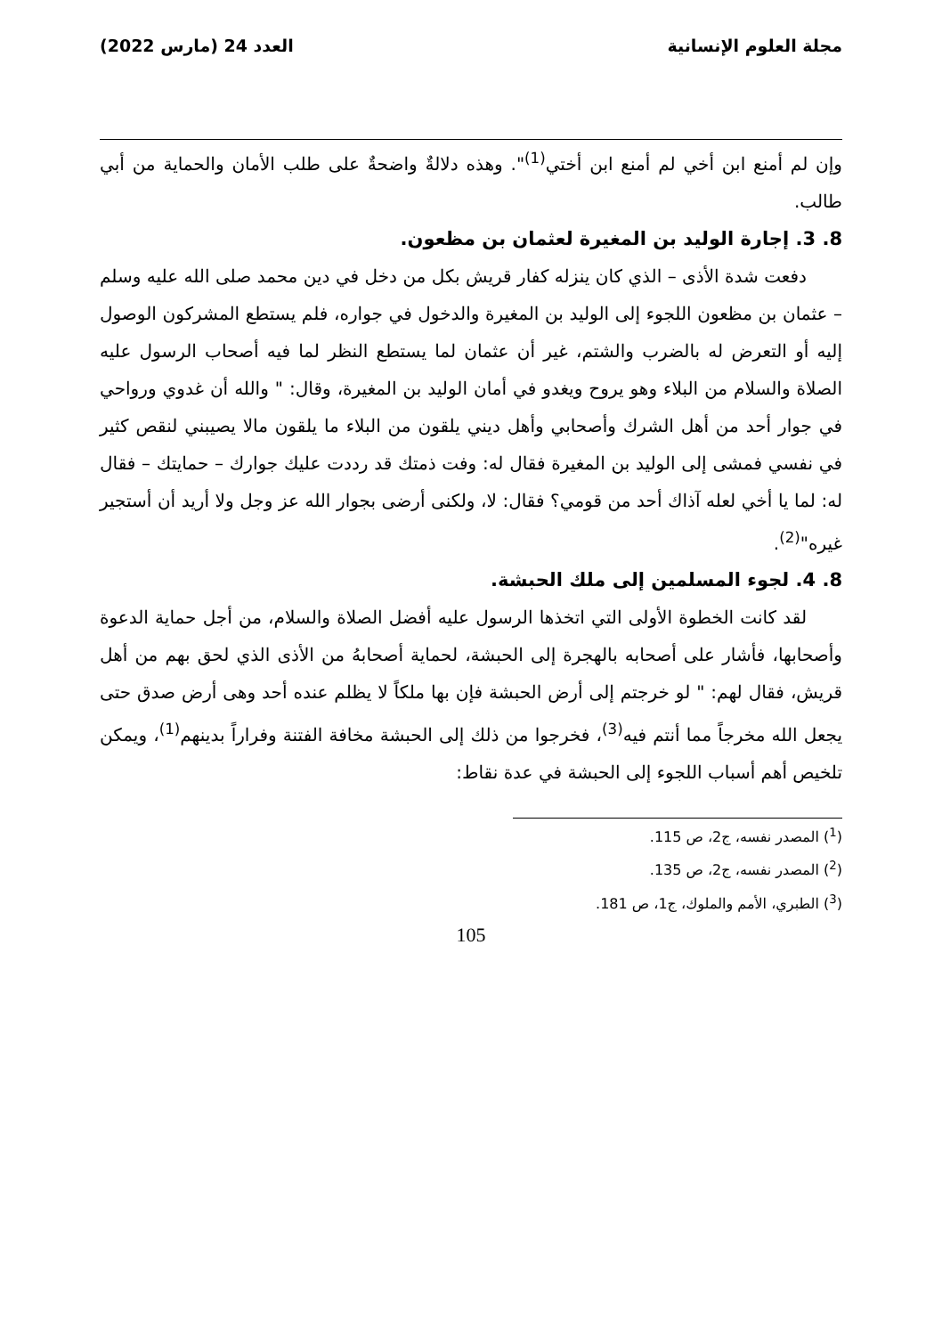مجلة العلوم الإنسانية العدد 24 (مارس 2022)
وإن لم أمنع ابن أخي لم أمنع ابن أختي<sup>(1)</sup>". وهذه دلالةٌ واضحةٌ على طلب الأمان والحماية من أبي طالب.
8. 3. إجارة الوليد بن المغيرة لعثمان بن مظعون.
دفعت شدة الأذى – الذي كان ينزله كفار قريش بكل من دخل في دين محمد صلى الله عليه وسلم – عثمان بن مظعون اللجوء إلى الوليد بن المغيرة والدخول في جواره، فلم يستطع المشركون الوصول إليه أو التعرض له بالضرب والشتم، غير أن عثمان لما يستطع النظر لما فيه أصحاب الرسول عليه الصلاة والسلام من البلاء وهو يروح ويغدو في أمان الوليد بن المغيرة، وقال: " والله أن غدوي ورواحي في جوار أحد من أهل الشرك وأصحابي وأهل ديني يلقون من البلاء ما يلقون مالا يصيبني لنقص كثير في نفسي فمشى إلى الوليد بن المغيرة فقال له: وفت ذمتك قد رددت عليك جوارك – حمايتك – فقال له: لما يا أخي لعله آذاك أحد من قومي؟ فقال: لا، ولكنى أرضى بجوار الله عز وجل ولا أريد أن أستجير غيره"<sup>(2)</sup>.
8. 4. لجوء المسلمين إلى ملك الحبشة.
لقد كانت الخطوة الأولى التي اتخذها الرسول عليه أفضل الصلاة والسلام، من أجل حماية الدعوة وأصحابها، فأشار على أصحابه بالهجرة إلى الحبشة، لحماية أصحابهُ من الأذى الذي لحق بهم من أهل قريش، فقال لهم: " لو خرجتم إلى أرض الحبشة فإن بها ملكاً لا يظلم عنده أحد وهى أرض صدق حتى يجعل الله مخرجاً مما أنتم فيه<sup>(3)</sup>، فخرجوا من ذلك إلى الحبشة مخافة الفتنة وفراراً بدينهم<sup>(1)</sup>، ويمكن تلخيص أهم أسباب اللجوء إلى الحبشة في عدة نقاط:
(<sup>1</sup>) المصدر نفسه، ج2، ص 115.
(<sup>2</sup>) المصدر نفسه، ج2، ص 135.
(<sup>3</sup>) الطبري، الأمم والملوك، ج1، ص 181.
105